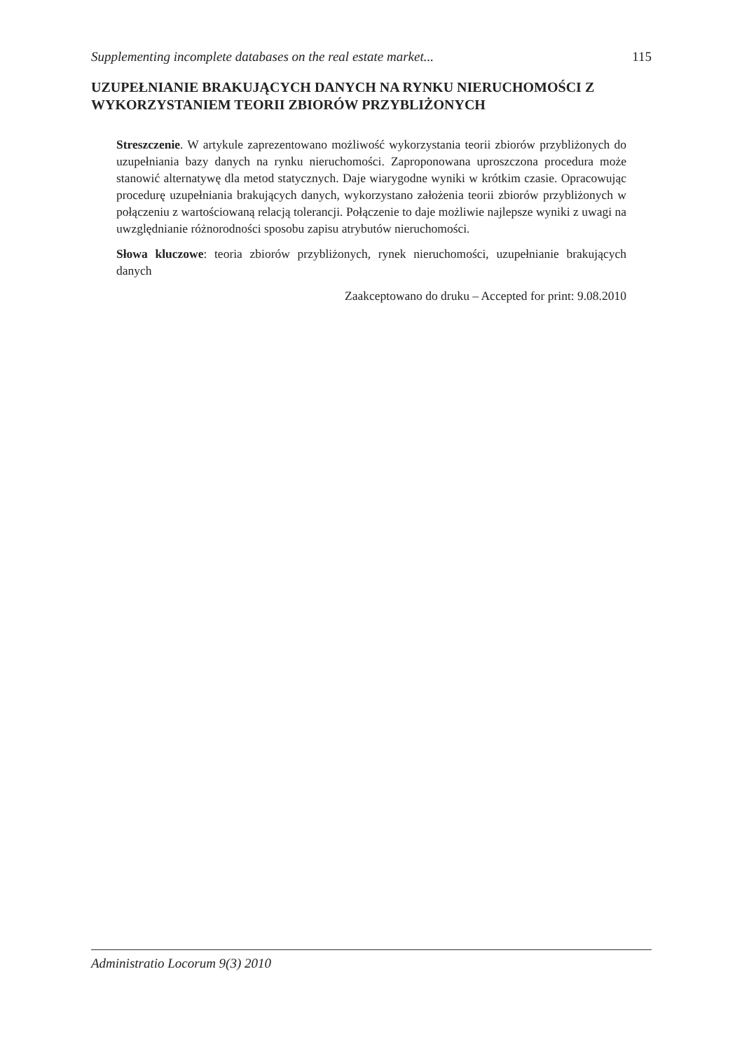Supplementing incomplete databases on the real estate market... 115
UZUPEŁNIANIE BRAKUJĄCYCH DANYCH NA RYNKU NIERUCHOMOŚCI Z WYKORZYSTANIEM TEORII ZBIORÓW PRZYBLIŻONYCH
Streszczenie. W artykule zaprezentowano możliwość wykorzystania teorii zbiorów przybliżonych do uzupełniania bazy danych na rynku nieruchomości. Zaproponowana uproszczona procedura może stanowić alternatywę dla metod statycznych. Daje wiarygodne wyniki w krótkim czasie. Opracowując procedurę uzupełniania brakujących danych, wykorzystano założenia teorii zbiorów przybliżonych w połączeniu z wartościowaną relacją tolerancji. Połączenie to daje możliwie najlepsze wyniki z uwagi na uwzględnianie różnorodności sposobu zapisu atrybutów nieruchomości.
Słowa kluczowe: teoria zbiorów przybliżonych, rynek nieruchomości, uzupełnianie brakujących danych
Zaakceptowano do druku – Accepted for print: 9.08.2010
Administratio Locorum 9(3) 2010